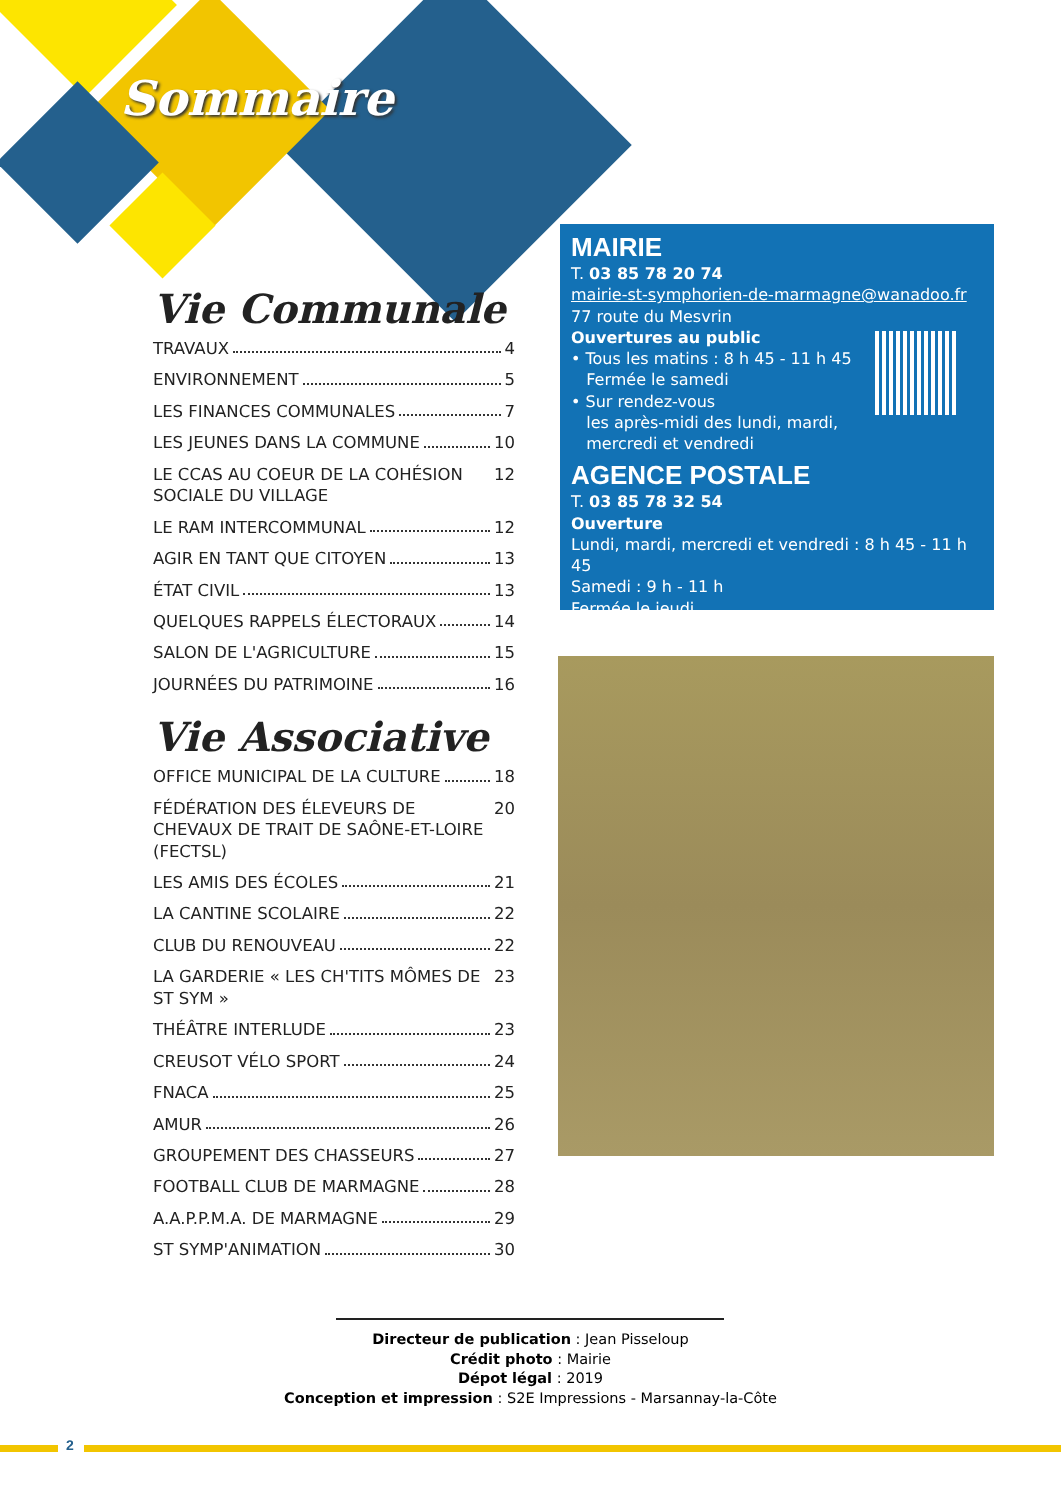Sommaire
Vie Communale
TRAVAUX 4
ENVIRONNEMENT 5
LES FINANCES COMMUNALES 7
LES JEUNES DANS LA COMMUNE 10
LE CCAS AU COEUR DE LA COHÉSION SOCIALE DU VILLAGE 12
LE RAM INTERCOMMUNAL 12
AGIR EN TANT QUE CITOYEN 13
ÉTAT CIVIL 13
QUELQUES RAPPELS ÉLECTORAUX 14
SALON DE L'AGRICULTURE 15
JOURNÉES DU PATRIMOINE 16
Vie Associative
OFFICE MUNICIPAL DE LA CULTURE 18
FÉDÉRATION DES ÉLEVEURS DE CHEVAUX DE TRAIT DE SAÔNE-ET-LOIRE (FECTSL) 20
LES AMIS DES ÉCOLES 21
LA CANTINE SCOLAIRE 22
CLUB DU RENOUVEAU 22
LA GARDERIE « LES CH'TITS MÔMES DE ST SYM » 23
THÉÂTRE INTERLUDE 23
CREUSOT VÉLO SPORT 24
FNACA 25
AMUR 26
GROUPEMENT DES CHASSEURS 27
FOOTBALL CLUB DE MARMAGNE 28
A.A.P.P.M.A. DE MARMAGNE 29
ST SYMP'ANIMATION 30
MAIRIE
T. 03 85 78 20 74
mairie-st-symphorien-de-marmagne@wanadoo.fr
77 route du Mesvrin
Ouvertures au public
• Tous les matins : 8 h 45 - 11 h 45
Fermée le samedi
• Sur rendez-vous
les après-midi des lundi, mardi,
mercredi et vendredi
AGENCE POSTALE
T. 03 85 78 32 54
Ouverture
Lundi, mardi, mercredi et vendredi : 8 h 45 - 11 h 45
Samedi : 9 h - 11 h
Fermée le jeudi
Directeur de publication : Jean Pisseloup
Crédit photo : Mairie
Dépot légal : 2019
Conception et impression : S2E Impressions - Marsannay-la-Côte
2